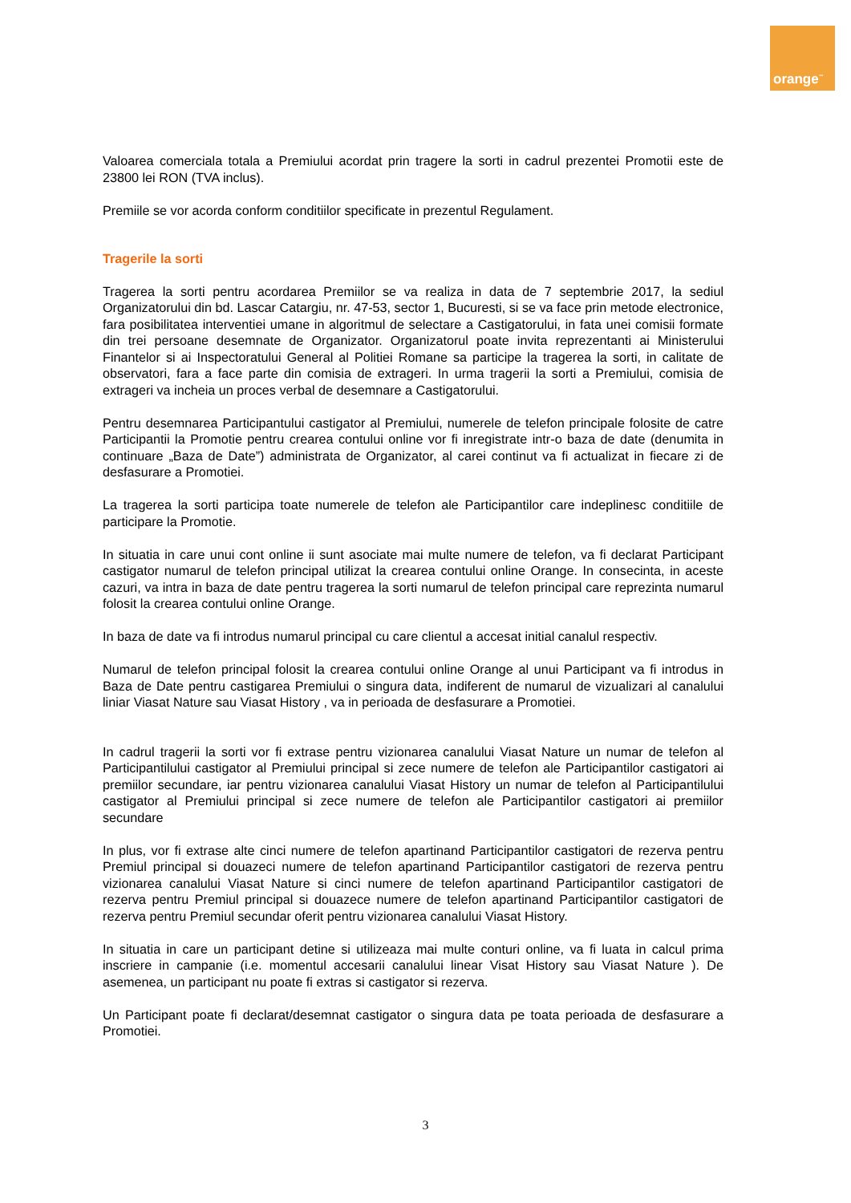orange<sup>™</sup>
Valoarea comerciala totala a Premiului acordat prin tragere la sorti in cadrul prezentei Promotii este de 23800 lei RON (TVA inclus).
Premiile se vor acorda conform conditiilor specificate in prezentul Regulament.
Tragerile la sorti
Tragerea la sorti pentru acordarea Premiilor se va realiza in data de 7 septembrie 2017, la sediul Organizatorului din bd. Lascar Catargiu, nr. 47-53, sector 1, Bucuresti, si se va face prin metode electronice, fara posibilitatea interventiei umane in algoritmul de selectare a Castigatorului, in fata unei comisii formate din trei persoane desemnate de Organizator. Organizatorul poate invita reprezentanti ai Ministerului Finantelor si ai Inspectoratului General al Politiei Romane sa participe la tragerea la sorti, in calitate de observatori, fara a face parte din comisia de extrageri. In urma tragerii la sorti a Premiului, comisia de extrageri va incheia un proces verbal de desemnare a Castigatorului.
Pentru desemnarea Participantului castigator al Premiului, numerele de telefon principale folosite de catre Participantii la Promotie pentru crearea contului online vor fi inregistrate intr-o baza de date (denumita in continuare „Baza de Date”) administrata de Organizator, al carei continut va fi actualizat in fiecare zi de desfasurare a Promotiei.
La tragerea la sorti participa toate numerele de telefon ale Participantilor care indeplinesc conditiile de participare la Promotie.
In situatia in care unui cont online ii sunt asociate mai multe numere de telefon, va fi declarat Participant castigator numarul de telefon principal utilizat la crearea contului online Orange. In consecinta, in aceste cazuri, va intra in baza de date pentru tragerea la sorti numarul de telefon principal care reprezinta numarul folosit la crearea contului online Orange.
In baza de date va fi introdus numarul principal cu care clientul a accesat initial canalul respectiv.
Numarul de telefon principal folosit la crearea contului online Orange al unui Participant va fi introdus in Baza de Date pentru castigarea Premiului o singura data, indiferent de numarul de vizualizari al canalului liniar Viasat Nature sau Viasat History , va in perioada de desfasurare a Promotiei.
In cadrul tragerii la sorti vor fi extrase pentru vizionarea canalului Viasat Nature un numar de telefon al Participantilului castigator al Premiului principal si zece numere de telefon ale Participantilor castigatori ai premiilor secundare, iar pentru vizionarea canalului Viasat History un numar de telefon al Participantilului castigator al Premiului principal si zece numere de telefon ale Participantilor castigatori ai premiilor secundare
In plus, vor fi extrase alte cinci numere de telefon apartinand Participantilor castigatori de rezerva pentru Premiul principal si douazeci numere de telefon apartinand Participantilor castigatori de rezerva pentru vizionarea canalului Viasat Nature si cinci numere de telefon apartinand Participantilor castigatori de rezerva pentru Premiul principal si douazece numere de telefon apartinand Participantilor castigatori de rezerva pentru Premiul secundar oferit pentru vizionarea canalului Viasat History.
In situatia in care un participant detine si utilizeaza mai multe conturi online, va fi luata in calcul prima inscriere in campanie (i.e. momentul accesarii canalului linear Visat History sau Viasat Nature ). De asemenea, un participant nu poate fi extras si castigator si rezerva.
Un Participant poate fi declarat/desemnat castigator o singura data pe toata perioada de desfasurare a Promotiei.
3